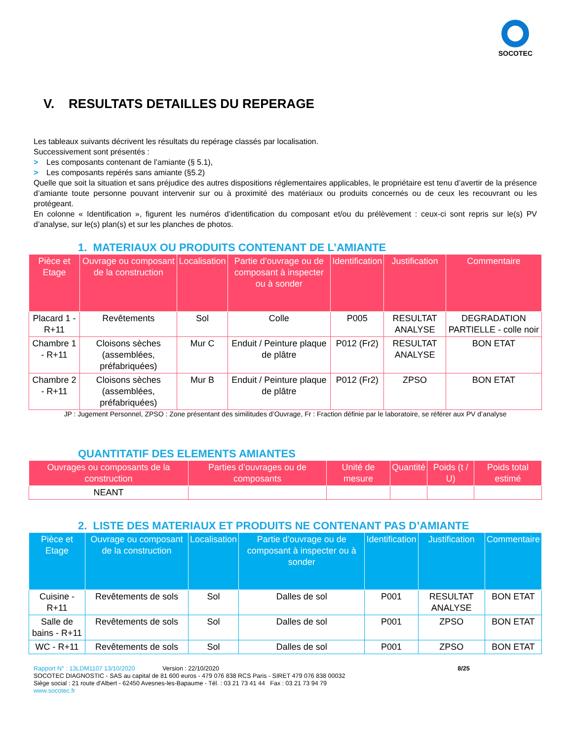SOCOTEC
V. RESULTATS DETAILLES DU REPERAGE
Les tableaux suivants décrivent les résultats du repérage classés par localisation.
Successivement sont présentés :
> Les composants contenant de l’amiante (§ 5.1),
> Les composants repérés sans amiante (§5.2)
Quelle que soit la situation et sans préjudice des autres dispositions réglementaires applicables, le propriétaire est tenu d’avertir de la présence d’amiante toute personne pouvant intervenir sur ou à proximité des matériaux ou produits concernés ou de ceux les recouvrant ou les protégeant.
En colonne « Identification », figurent les numéros d’identification du composant et/ou du prélèvement : ceux-ci sont repris sur le(s) PV d’analyse, sur le(s) plan(s) et sur les planches de photos.
1. MATERIAUX OU PRODUITS CONTENANT DE L’AMIANTE
| Pièce et Etage | Ouvrage ou composant de la construction | Localisation | Partie d’ouvrage ou de composant à inspecter ou à sonder | Identification | Justification | Commentaire |
| --- | --- | --- | --- | --- | --- | --- |
| Placard 1 - R+11 | Revêtements | Sol | Colle | P005 | RESULTAT ANALYSE | DEGRADATION PARTIELLE - colle noir |
| Chambre 1 - R+11 | Cloisons sèches (assemblées, préfabriquées) | Mur C | Enduit / Peinture plaque de plâtre | P012 (Fr2) | RESULTAT ANALYSE | BON ETAT |
| Chambre 2 - R+11 | Cloisons sèches (assemblées, préfabriquées) | Mur B | Enduit / Peinture plaque de plâtre | P012 (Fr2) | ZPSO | BON ETAT |
JP : Jugement Personnel, ZPSO : Zone présentant des similitudes d’Ouvrage, Fr : Fraction définie par le laboratoire, se référer aux PV d’analyse
QUANTITATIF DES ELEMENTS AMIANTES
| Ouvrages ou composants de la construction | Parties d’ouvrages ou de composants | Unité de mesure | Quantité | Poids (t / U) | Poids total estimé |
| --- | --- | --- | --- | --- | --- |
| NEANT | | | | | |
2. LISTE DES MATERIAUX ET PRODUITS NE CONTENANT PAS D’AMIANTE
| Pièce et Etage | Ouvrage ou composant de la construction | Localisation | Partie d’ouvrage ou de composant à inspecter ou à sonder | Identification | Justification | Commentaire |
| --- | --- | --- | --- | --- | --- | --- |
| Cuisine - R+11 | Revêtements de sols | Sol | Dalles de sol | P001 | RESULTAT ANALYSE | BON ETAT |
| Salle de bains - R+11 | Revêtements de sols | Sol | Dalles de sol | P001 | ZPSO | BON ETAT |
| WC - R+11 | Revêtements de sols | Sol | Dalles de sol | P001 | ZPSO | BON ETAT |
Rapport N° : 13LDM1107 13/10/2020 Version : 22/10/2020 8/25
SOCOTEC DIAGNOSTIC - SAS au capital de 81 600 euros - 479 076 838 RCS Paris - SIRET 479 076 838 00032
Siège social : 21 route d'Albert - 62450 Avesnes-les-Bapaume - Tél. : 03 21 73 41 44 Fax : 03 21 73 94 79
www.socotec.fr